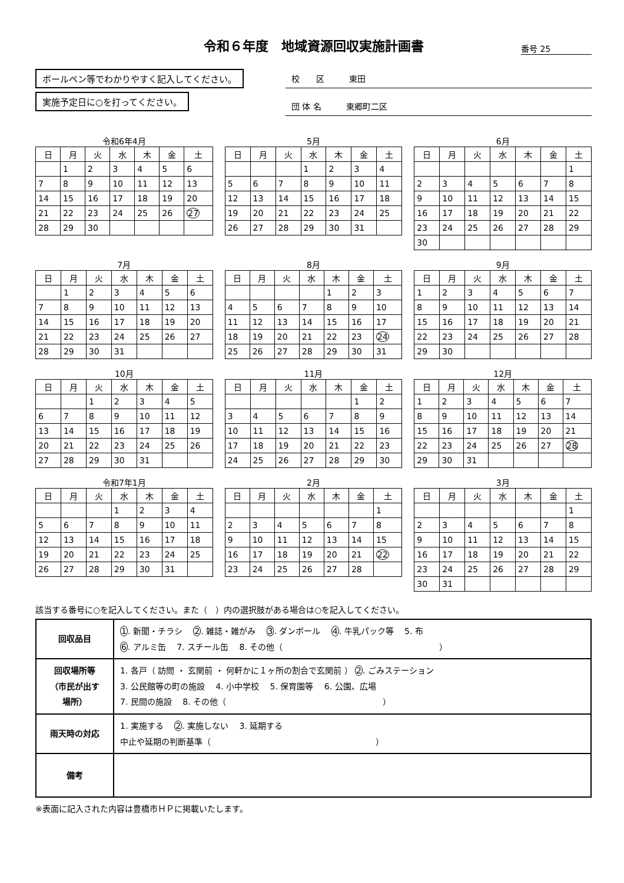令和６年度　地域資源回収実施計画書
番号 25
ボールペン等でわかりやすく記入してください。
実施予定日に○を打ってください。
校　　区　　　東田
団 体 名　　　東郷町二区
令和6年4月
| 日 | 月 | 火 | 水 | 木 | 金 | 土 |
| --- | --- | --- | --- | --- | --- | --- |
| | 1 | 2 | 3 | 4 | 5 | 6 |
| 7 | 8 | 9 | 10 | 11 | 12 | 13 |
| 14 | 15 | 16 | 17 | 18 | 19 | 20 |
| 21 | 22 | 23 | 24 | 25 | 26 | 27 |
| 28 | 29 | 30 | | | | |
5月
| 日 | 月 | 火 | 水 | 木 | 金 | 土 |
| --- | --- | --- | --- | --- | --- | --- |
| | | | 1 | 2 | 3 | 4 |
| 5 | 6 | 7 | 8 | 9 | 10 | 11 |
| 12 | 13 | 14 | 15 | 16 | 17 | 18 |
| 19 | 20 | 21 | 22 | 23 | 24 | 25 |
| 26 | 27 | 28 | 29 | 30 | 31 | |
6月
| 日 | 月 | 火 | 水 | 木 | 金 | 土 |
| --- | --- | --- | --- | --- | --- | --- |
| | | | | | | 1 |
| 2 | 3 | 4 | 5 | 6 | 7 | 8 |
| 9 | 10 | 11 | 12 | 13 | 14 | 15 |
| 16 | 17 | 18 | 19 | 20 | 21 | 22 |
| 23 | 24 | 25 | 26 | 27 | 28 | 29 |
| 30 | | | | | | |
7月
| 日 | 月 | 火 | 水 | 木 | 金 | 土 |
| --- | --- | --- | --- | --- | --- | --- |
| | 1 | 2 | 3 | 4 | 5 | 6 |
| 7 | 8 | 9 | 10 | 11 | 12 | 13 |
| 14 | 15 | 16 | 17 | 18 | 19 | 20 |
| 21 | 22 | 23 | 24 | 25 | 26 | 27 |
| 28 | 29 | 30 | 31 | | | |
8月
| 日 | 月 | 火 | 水 | 木 | 金 | 土 |
| --- | --- | --- | --- | --- | --- | --- |
| | | | | 1 | 2 | 3 |
| 4 | 5 | 6 | 7 | 8 | 9 | 10 |
| 11 | 12 | 13 | 14 | 15 | 16 | 17 |
| 18 | 19 | 20 | 21 | 22 | 23 | 24 |
| 25 | 26 | 27 | 28 | 29 | 30 | 31 |
9月
| 日 | 月 | 火 | 水 | 木 | 金 | 土 |
| --- | --- | --- | --- | --- | --- | --- |
| 1 | 2 | 3 | 4 | 5 | 6 | 7 |
| 8 | 9 | 10 | 11 | 12 | 13 | 14 |
| 15 | 16 | 17 | 18 | 19 | 20 | 21 |
| 22 | 23 | 24 | 25 | 26 | 27 | 28 |
| 29 | 30 | | | | | |
10月
| 日 | 月 | 火 | 水 | 木 | 金 | 土 |
| --- | --- | --- | --- | --- | --- | --- |
| | | 1 | 2 | 3 | 4 | 5 |
| 6 | 7 | 8 | 9 | 10 | 11 | 12 |
| 13 | 14 | 15 | 16 | 17 | 18 | 19 |
| 20 | 21 | 22 | 23 | 24 | 25 | 26 |
| 27 | 28 | 29 | 30 | 31 | | |
11月
| 日 | 月 | 火 | 水 | 木 | 金 | 土 |
| --- | --- | --- | --- | --- | --- | --- |
| | | | | | 1 | 2 |
| 3 | 4 | 5 | 6 | 7 | 8 | 9 |
| 10 | 11 | 12 | 13 | 14 | 15 | 16 |
| 17 | 18 | 19 | 20 | 21 | 22 | 23 |
| 24 | 25 | 26 | 27 | 28 | 29 | 30 |
12月
| 日 | 月 | 火 | 水 | 木 | 金 | 土 |
| --- | --- | --- | --- | --- | --- | --- |
| 1 | 2 | 3 | 4 | 5 | 6 | 7 |
| 8 | 9 | 10 | 11 | 12 | 13 | 14 |
| 15 | 16 | 17 | 18 | 19 | 20 | 21 |
| 22 | 23 | 24 | 25 | 26 | 27 | 28 |
| 29 | 30 | 31 | | | | |
令和7年1月
| 日 | 月 | 火 | 水 | 木 | 金 | 土 |
| --- | --- | --- | --- | --- | --- | --- |
| | | | 1 | 2 | 3 | 4 |
| 5 | 6 | 7 | 8 | 9 | 10 | 11 |
| 12 | 13 | 14 | 15 | 16 | 17 | 18 |
| 19 | 20 | 21 | 22 | 23 | 24 | 25 |
| 26 | 27 | 28 | 29 | 30 | 31 | |
2月
| 日 | 月 | 火 | 水 | 木 | 金 | 土 |
| --- | --- | --- | --- | --- | --- | --- |
| | | | | | | 1 |
| 2 | 3 | 4 | 5 | 6 | 7 | 8 |
| 9 | 10 | 11 | 12 | 13 | 14 | 15 |
| 16 | 17 | 18 | 19 | 20 | 21 | 22 |
| 23 | 24 | 25 | 26 | 27 | 28 | |
3月
| 日 | 月 | 火 | 水 | 木 | 金 | 土 |
| --- | --- | --- | --- | --- | --- | --- |
| | | | | | | 1 |
| 2 | 3 | 4 | 5 | 6 | 7 | 8 |
| 9 | 10 | 11 | 12 | 13 | 14 | 15 |
| 16 | 17 | 18 | 19 | 20 | 21 | 22 |
| 23 | 24 | 25 | 26 | 27 | 28 | 29 |
| 30 | 31 | | | | | |
該当する番号に○を記入してください。また（　）内の選択肢がある場合は○を記入してください。
| 回収品目 | 1 . 新聞・チラシ 2 . 雑誌・雑がみ 3 . ダンボール 4 . 牛乳パック等 5. 布 6 . アルミ缶 7. スチール缶 8. その他（ ） |
| 回収場所等 （市民が出す 場所） | 1. 各戸（ 訪問 ・ 玄関前 ・ 何軒かに１ヶ所の割合で玄関前 ） 2 . ごみステーション 3. 公民館等の町の施設 4. 小中学校 5. 保育園等 6. 公園、広場 7. 民間の施設 8. その他（ ） |
| 雨天時の対応 | 1. 実施する 2 . 実施しない 3. 延期する 中止や延期の判断基準（ ） |
| 備考 | |
※表面に記入された内容は豊橋市ＨＰに掲載いたします。